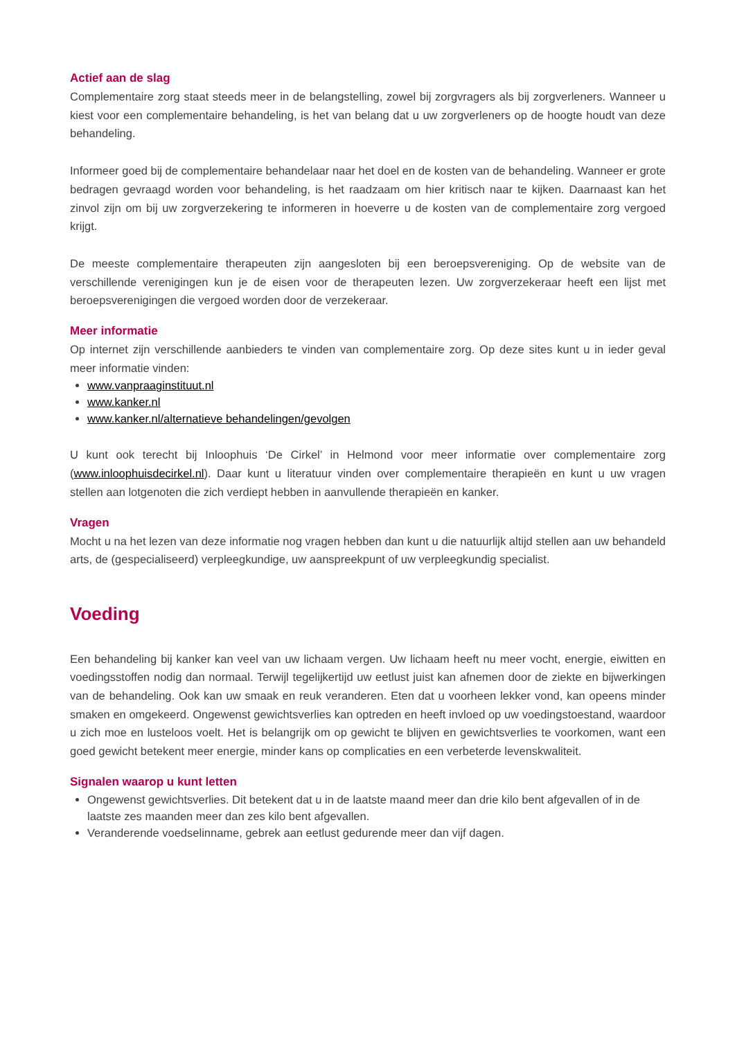Actief aan de slag
Complementaire zorg staat steeds meer in de belangstelling, zowel bij zorgvragers als bij zorgverleners. Wanneer u kiest voor een complementaire behandeling, is het van belang dat u uw zorgverleners op de hoogte houdt van deze behandeling.
Informeer goed bij de complementaire behandelaar naar het doel en de kosten van de behandeling. Wanneer er grote bedragen gevraagd worden voor behandeling, is het raadzaam om hier kritisch naar te kijken. Daarnaast kan het zinvol zijn om bij uw zorgverzekering te informeren in hoeverre u de kosten van de complementaire zorg vergoed krijgt.
De meeste complementaire therapeuten zijn aangesloten bij een beroepsvereniging. Op de website van de verschillende verenigingen kun je de eisen voor de therapeuten lezen. Uw zorgverzekeraar heeft een lijst met beroepsverenigingen die vergoed worden door de verzekeraar.
Meer informatie
Op internet zijn verschillende aanbieders te vinden van complementaire zorg. Op deze sites kunt u in ieder geval meer informatie vinden:
www.vanpraaginstituut.nl
www.kanker.nl
www.kanker.nl/alternatieve behandelingen/gevolgen
U kunt ook terecht bij Inloophuis ‘De Cirkel’ in Helmond voor meer informatie over complementaire zorg (www.inloophuisdecirkel.nl). Daar kunt u literatuur vinden over complementaire therapieën en kunt u uw vragen stellen aan lotgenoten die zich verdiept hebben in aanvullende therapieën en kanker.
Vragen
Mocht u na het lezen van deze informatie nog vragen hebben dan kunt u die natuurlijk altijd stellen aan uw behandeld arts, de (gespecialiseerd) verpleegkundige, uw aanspreekpunt of uw verpleegkundig specialist.
Voeding
Een behandeling bij kanker kan veel van uw lichaam vergen. Uw lichaam heeft nu meer vocht, energie, eiwitten en voedingsstoffen nodig dan normaal. Terwijl tegelijkertijd uw eetlust juist kan afnemen door de ziekte en bijwerkingen van de behandeling. Ook kan uw smaak en reuk veranderen. Eten dat u voorheen lekker vond, kan opeens minder smaken en omgekeerd. Ongewenst gewichtsverlies kan optreden en heeft invloed op uw voedingstoestand, waardoor u zich moe en lusteloos voelt. Het is belangrijk om op gewicht te blijven en gewichtsverlies te voorkomen, want een goed gewicht betekent meer energie, minder kans op complicaties en een verbeterde levenskwaliteit.
Signalen waarop u kunt letten
Ongewenst gewichtsverlies. Dit betekent dat u in de laatste maand meer dan drie kilo bent afgevallen of in de laatste zes maanden meer dan zes kilo bent afgevallen.
Veranderende voedselinname, gebrek aan eetlust gedurende meer dan vijf dagen.